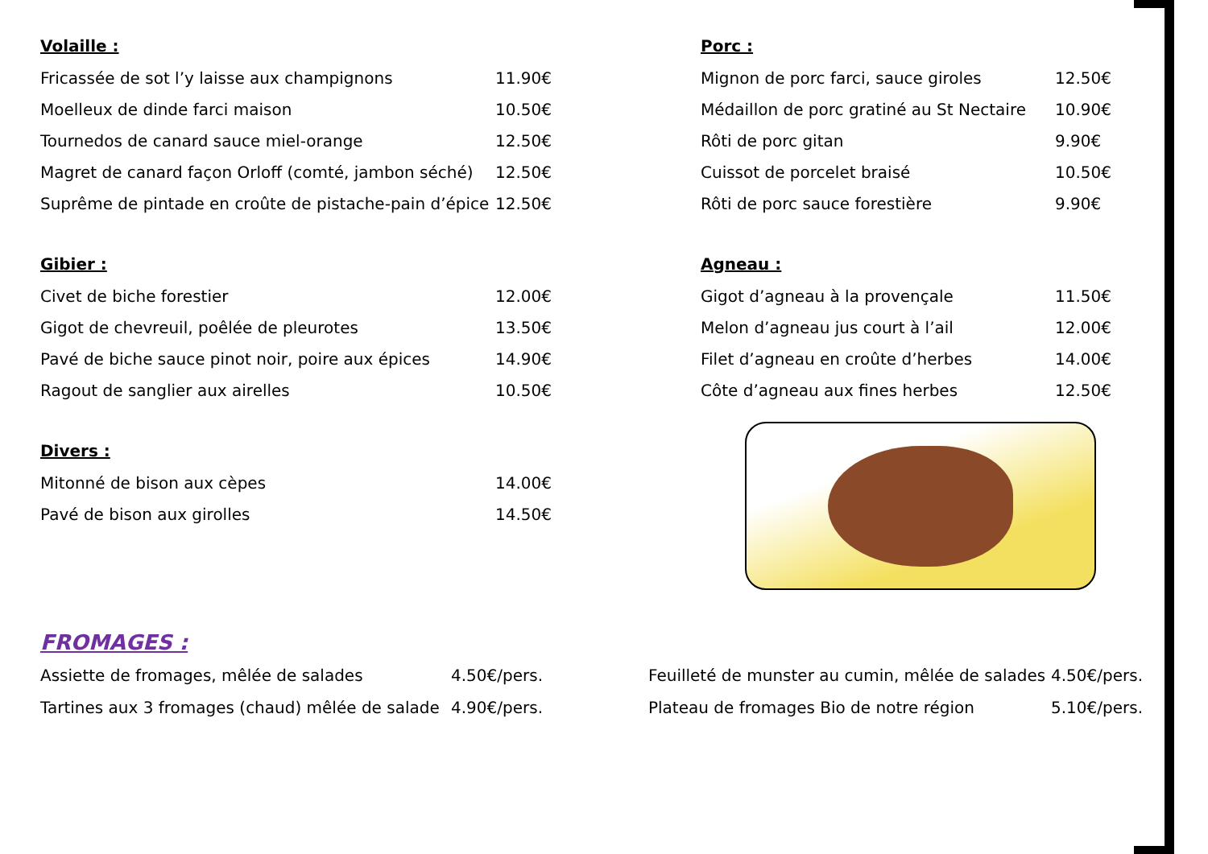Volaille :
| Fricassée de sot l’y laisse aux champignons | 11.90€ |
| Moelleux de dinde farci maison | 10.50€ |
| Tournedos de canard sauce miel-orange | 12.50€ |
| Magret de canard façon Orloff (comté, jambon séché) | 12.50€ |
| Suprême de pintade en croûte de pistache-pain d’épice | 12.50€ |
Gibier :
| Civet de biche forestier | 12.00€ |
| Gigot de chevreuil, poêlée de pleurotes | 13.50€ |
| Pavé de biche sauce pinot noir, poire aux épices | 14.90€ |
| Ragout de sanglier aux airelles | 10.50€ |
Divers :
| Mitonné de bison aux cèpes | 14.00€ |
| Pavé de bison aux girolles | 14.50€ |
Porc :
| Mignon de porc farci, sauce giroles | 12.50€ |
| Médaillon de porc gratiné au St Nectaire | 10.90€ |
| Rôti de porc gitan | 9.90€ |
| Cuissot de porcelet braisé | 10.50€ |
| Rôti de porc sauce forestière | 9.90€ |
Agneau :
| Gigot d’agneau à la provençale | 11.50€ |
| Melon d’agneau jus court à l’ail | 12.00€ |
| Filet d’agneau en croûte d’herbes | 14.00€ |
| Côte d’agneau aux fines herbes | 12.50€ |
FROMAGES :
| Assiette de fromages, mêlée de salades | 4.50€/pers. | Feuilleté de munster au cumin, mêlée de salades | 4.50€/pers. |
| Tartines aux 3 fromages (chaud) mêlée de salade | 4.90€/pers. | Plateau de fromages Bio de notre région | 5.10€/pers. |